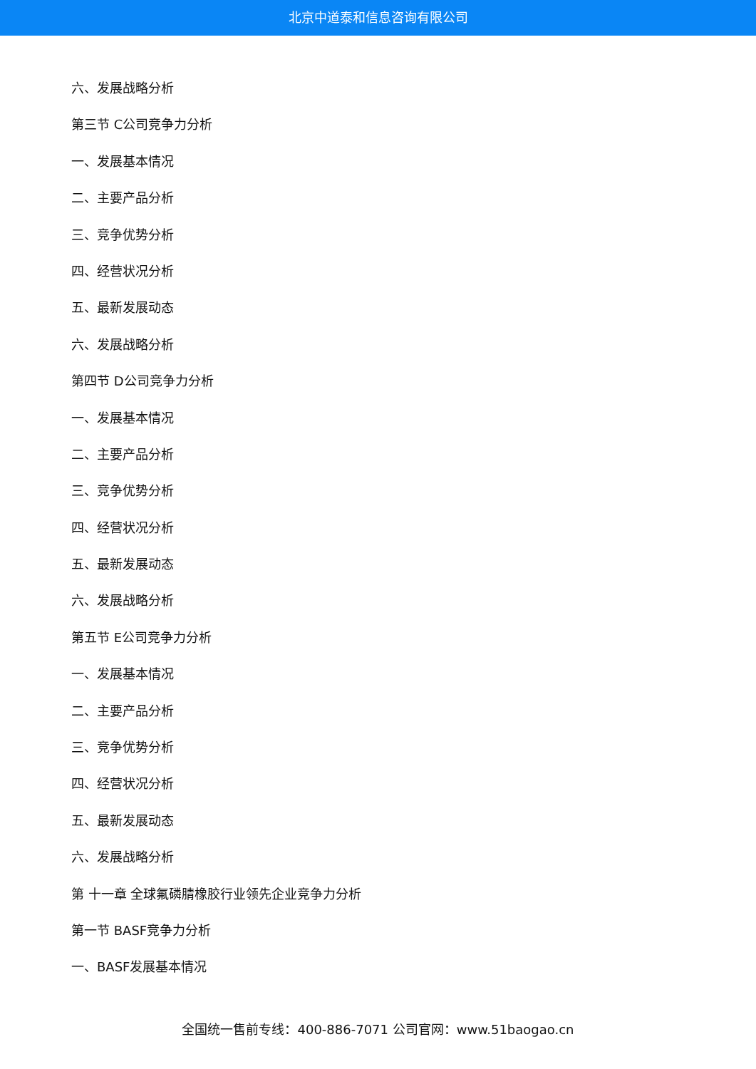北京中道泰和信息咨询有限公司
六、发展战略分析
第三节 C公司竞争力分析
一、发展基本情况
二、主要产品分析
三、竞争优势分析
四、经营状况分析
五、最新发展动态
六、发展战略分析
第四节 D公司竞争力分析
一、发展基本情况
二、主要产品分析
三、竞争优势分析
四、经营状况分析
五、最新发展动态
六、发展战略分析
第五节 E公司竞争力分析
一、发展基本情况
二、主要产品分析
三、竞争优势分析
四、经营状况分析
五、最新发展动态
六、发展战略分析
第 十一章 全球氟磷腈橡胶行业领先企业竞争力分析
第一节 BASF竞争力分析
一、BASF发展基本情况
全国统一售前专线：400-886-7071 公司官网：www.51baogao.cn